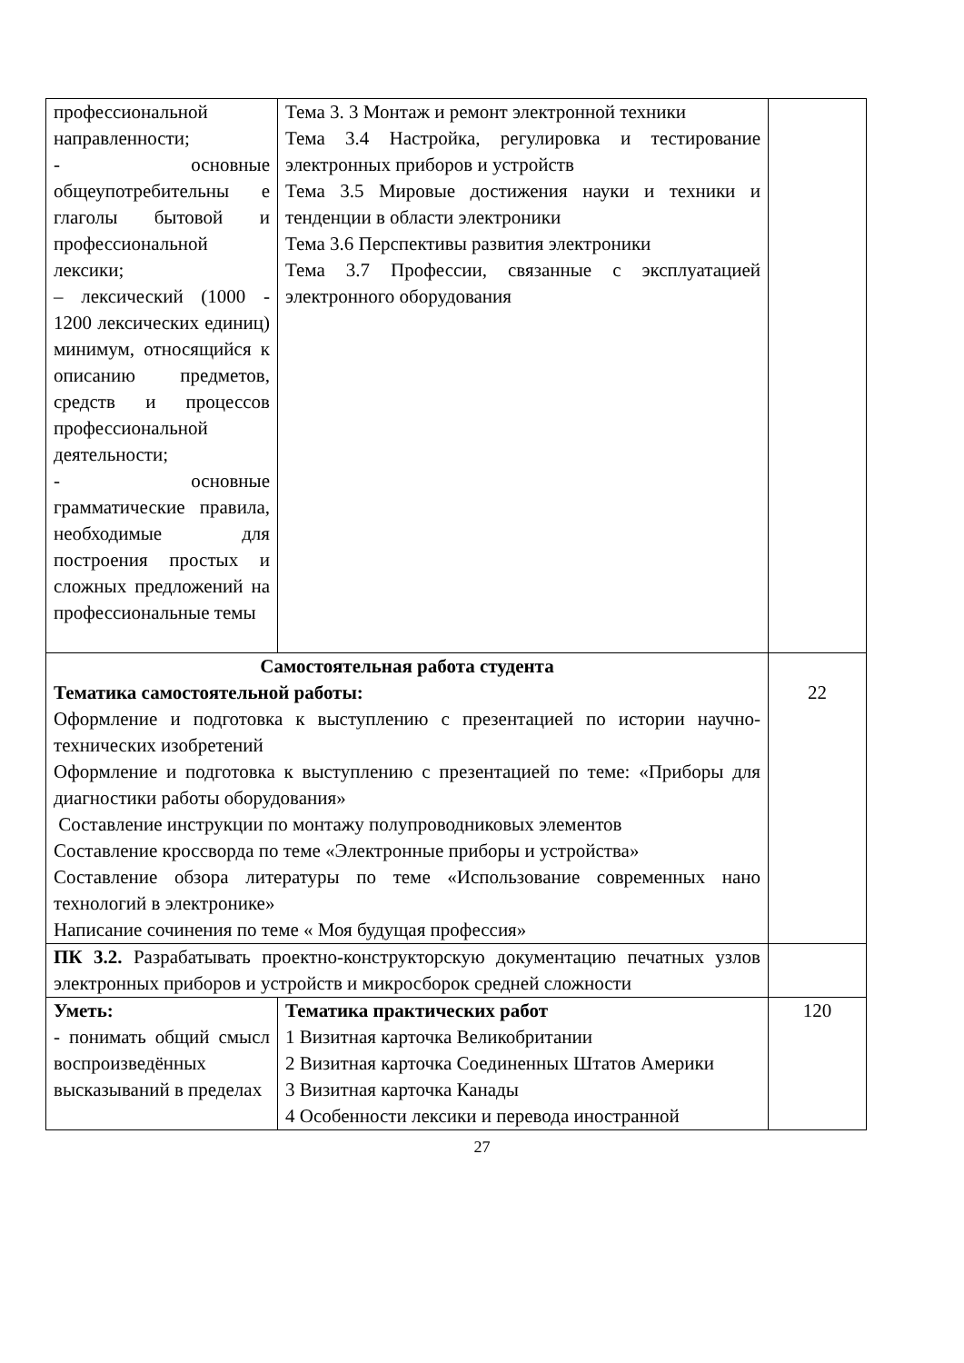| профессиональной направленности; - основные общеупотребительны е глаголы бытовой и профессиональной лексики; – лексический (1000 - 1200 лексических единиц) минимум, относящийся к описанию предметов, средств и процессов профессиональной деятельности; - основные грамматические правила, необходимые для построения простых и сложных предложений на профессиональные темы | Тема 3. 3 Монтаж и ремонт электронной техники Тема 3.4 Настройка, регулировка и тестирование электронных приборов и устройств Тема 3.5 Мировые достижения науки и техники и тенденции в области электроники Тема 3.6 Перспективы развития электроники Тема 3.7 Профессии, связанные с эксплуатацией электронного оборудования | |
| Самостоятельная работа студента Тематика самостоятельной работы: Оформление и подготовка к выступлению с презентацией по истории научно-технических изобретений Оформление и подготовка к выступлению с презентацией по теме: «Приборы для диагностики работы оборудования» Составление инструкции по монтажу полупроводниковых элементов Составление кроссворда по теме «Электронные приборы и устройства» Составление обзора литературы по теме «Использование современных нано технологий в электронике» Написание сочинения по теме « Моя будущая профессия» | | 22 |
| ПК 3.2. Разрабатывать проектно-конструкторскую документацию печатных узлов электронных приборов и устройств и микросборок средней сложности | | |
| Уметь: - понимать общий смысл воспроизведённых высказываний в пределах | Тематика практических работ 1 Визитная карточка Великобритании 2 Визитная карточка Соединенных Штатов Америки 3 Визитная карточка Канады 4 Особенности лексики и перевода иностранной | 120 |
27